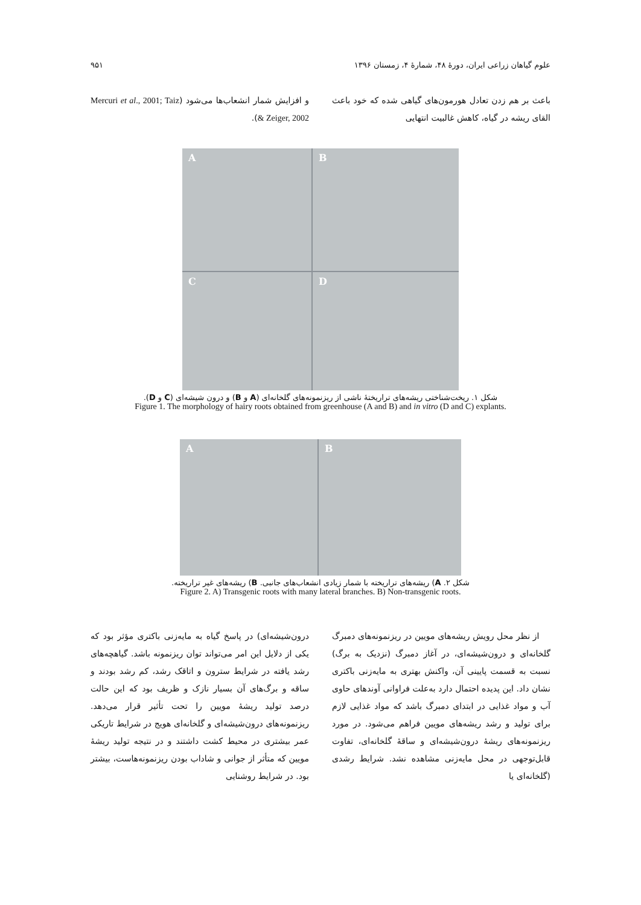علوم گیاهان زراعی ایران، دورهٔ ۴۸، شمارهٔ ۴، زمستان ۱۳۹۶ ۹۵۱
باعث بر هم زدن تعادل هورمون‌های گیاهی شده که خود باعث القای ریشه در گیاه، کاهش غالبیت انتهایی
و افزایش شمار انشعاب‌ها می‌شود (Mercuri et al., 2001; Taiz & Zeiger, 2002).
A
B
C
D
شکل ۱. ریخت‌شناختی ریشه‌های تراریختهٔ ناشی از ریزنمونه‌های گلخانه‌ای (A و B) و درون شیشه‌ای (C و D).
Figure 1. The morphology of hairy roots obtained from greenhouse (A and B) and in vitro (D and C) explants.
A
B
شکل ۲. A) ریشه‌های تراریخته با شمار زیادی انشعاب‌های جانبی. B) ریشه‌های غیر تراریخته.
Figure 2. A) Transgenic roots with many lateral branches. B) Non-transgenic roots.
از نظر محل رویش ریشه‌های مویین در ریزنمونه‌های دمبرگ گلخانه‌ای و درون‌شیشه‌ای، در آغاز دمبرگ (نزدیک به برگ) نسبت به قسمت پایینی آن، واکنش بهتری به مایه‌زنی باکتری نشان داد. این پدیده احتمال دارد به‌علت فراوانی آوندهای حاوی آب و مواد غذایی در ابتدای دمبرگ باشد که مواد غذایی لازم برای تولید و رشد ریشه‌های مویین فراهم می‌شود. در مورد ریزنمونه‌های ریشهٔ درون‌شیشه‌ای و ساقهٔ گلخانه‌ای، تفاوت قابل‌توجهی در محل مایه‌زنی مشاهده نشد. شرایط رشدی (گلخانه‌ای یا
درون‌شیشه‌ای) در پاسخ گیاه به مایه‌زنی باکتری مؤثر بود که یکی از دلایل این امر می‌تواند توان ریزنمونه باشد. گیاهچه‌های رشد یافته در شرایط سترون و اتاقک رشد، کم رشد بودند و ساقه و برگ‌های آن بسیار نازک و ظریف بود که این حالت درصد تولید ریشهٔ مویین را تحت تأثیر قرار می‌دهد. ریزنمونه‌های درون‌شیشه‌ای و گلخانه‌ای هویج در شرایط تاریکی عمر بیشتری در محیط کشت داشتند و در نتیجه تولید ریشهٔ مویین که متأثر از جوانی و شاداب بودن ریزنمونه‌هاست، بیشتر بود. در شرایط روشنایی